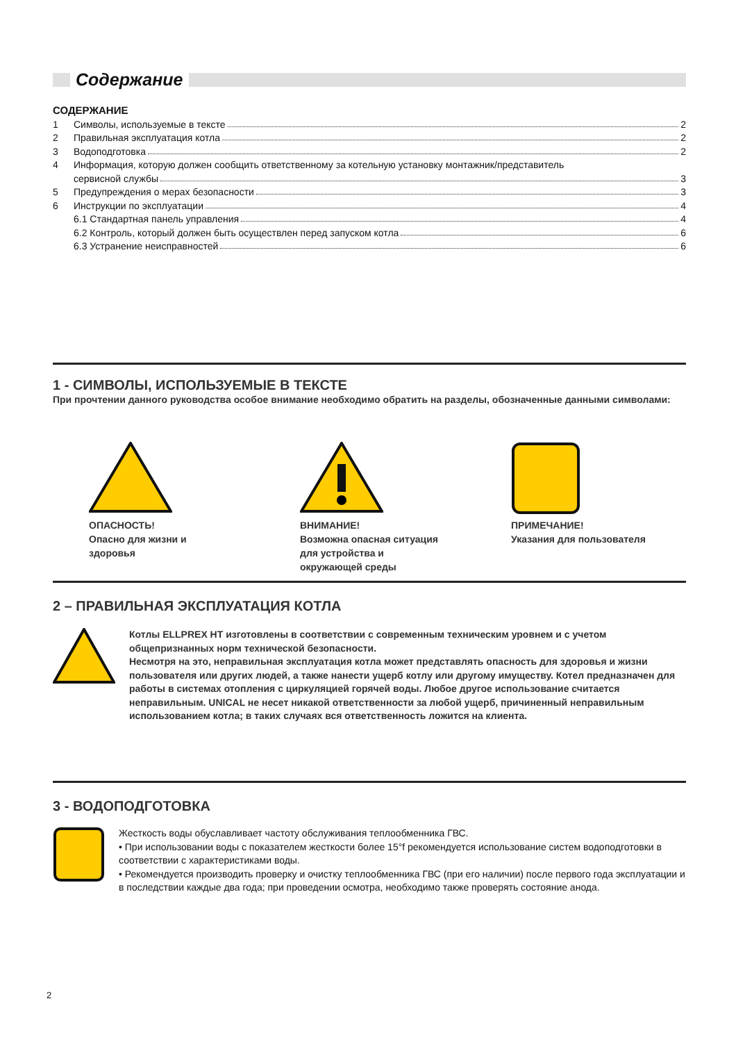Содержание
СОДЕРЖАНИЕ
1 Символы, используемые в тексте 2
2 Правильная эксплуатация котла 2
3 Водоподготовка 2
4 Информация, которую должен сообщить ответственному за котельную установку монтажник/представитель
сервисной службы 3
5 Предупреждения о мерах безопасности 3
6 Инструкции по эксплуатации 4
6.1 Стандартная панель управления 4
6.2 Контроль, который должен быть осуществлен перед запуском котла 6
6.3 Устранение неисправностей 6
1 - СИМВОЛЫ, ИСПОЛЬЗУЕМЫЕ В ТЕКСТЕ
При прочтении данного руководства особое внимание необходимо обратить на разделы, обозначенные данными символами:
ОПАСНОСТЬ!
Опасно для жизни и здоровья
ВНИМАНИЕ!
Возможна опасная ситуация для устройства и окружающей среды
ПРИМЕЧАНИЕ!
Указания для пользователя
2 – ПРАВИЛЬНАЯ ЭКСПЛУАТАЦИЯ КОТЛА
Котлы ELLPREX HT изготовлены в соответствии с современным техническим уровнем и с учетом общепризнанных норм технической безопасности.
Несмотря на это, неправильная эксплуатация котла может представлять опасность для здоровья и жизни пользователя или других людей, а также нанести ущерб котлу или другому имуществу. Котел предназначен для работы в системах отопления с циркуляцией горячей воды. Любое другое использование считается неправильным. UNICAL не несет никакой ответственности за любой ущерб, причиненный неправильным использованием котла; в таких случаях вся ответственность ложится на клиента.
3 - ВОДОПОДГОТОВКА
Жесткость воды обуславливает частоту обслуживания теплообменника ГВС.
• При использовании воды с показателем жесткости более 15°f рекомендуется использование систем водоподготовки в соответствии с характеристиками воды.
• Рекомендуется производить проверку и очистку теплообменника ГВС (при его наличии) после первого года эксплуатации и в последствии каждые два года; при проведении осмотра, необходимо также проверять состояние анода.
2